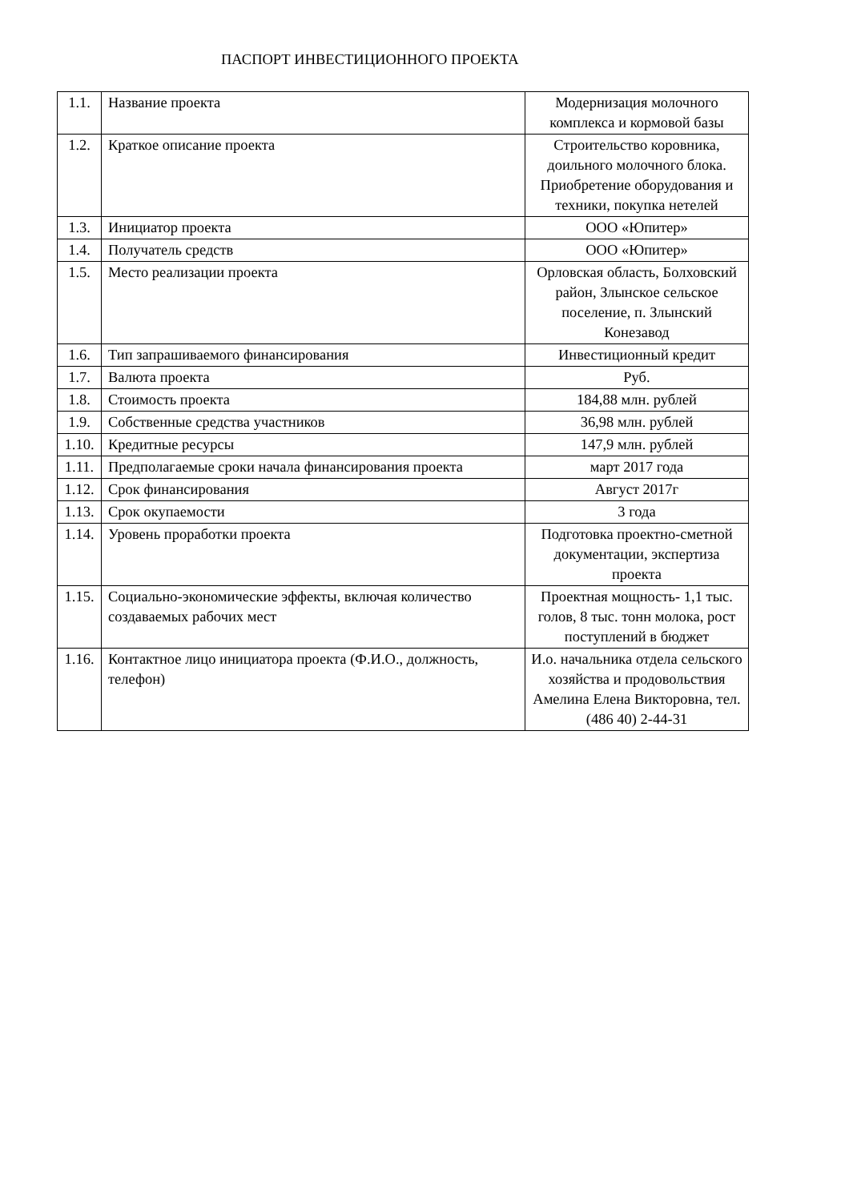ПАСПОРТ ИНВЕСТИЦИОННОГО ПРОЕКТА
| 1.1. | Название проекта | Модернизация молочного комплекса и кормовой базы |
| 1.2. | Краткое описание проекта | Строительство коровника, доильного молочного блока. Приобретение оборудования и техники, покупка нетелей |
| 1.3. | Инициатор проекта | ООО «Юпитер» |
| 1.4. | Получатель средств | ООО «Юпитер» |
| 1.5. | Место реализации проекта | Орловская область, Болховский район, Злынское сельское поселение, п. Злынский Конезавод |
| 1.6. | Тип запрашиваемого финансирования | Инвестиционный кредит |
| 1.7. | Валюта проекта | Руб. |
| 1.8. | Стоимость проекта | 184,88 млн. рублей |
| 1.9. | Собственные средства участников | 36,98 млн. рублей |
| 1.10. | Кредитные ресурсы | 147,9 млн. рублей |
| 1.11. | Предполагаемые сроки начала финансирования проекта | март 2017 года |
| 1.12. | Срок финансирования | Август 2017г |
| 1.13. | Срок окупаемости | 3 года |
| 1.14. | Уровень проработки проекта | Подготовка проектно-сметной документации, экспертиза проекта |
| 1.15. | Социально-экономические эффекты, включая количество создаваемых рабочих мест | Проектная мощность- 1,1 тыс. голов, 8 тыс. тонн молока, рост поступлений в бюджет |
| 1.16. | Контактное лицо инициатора проекта (Ф.И.О., должность, телефон) | И.о. начальника отдела сельского хозяйства и продовольствия Амелина Елена Викторовна, тел.(486 40) 2-44-31 |